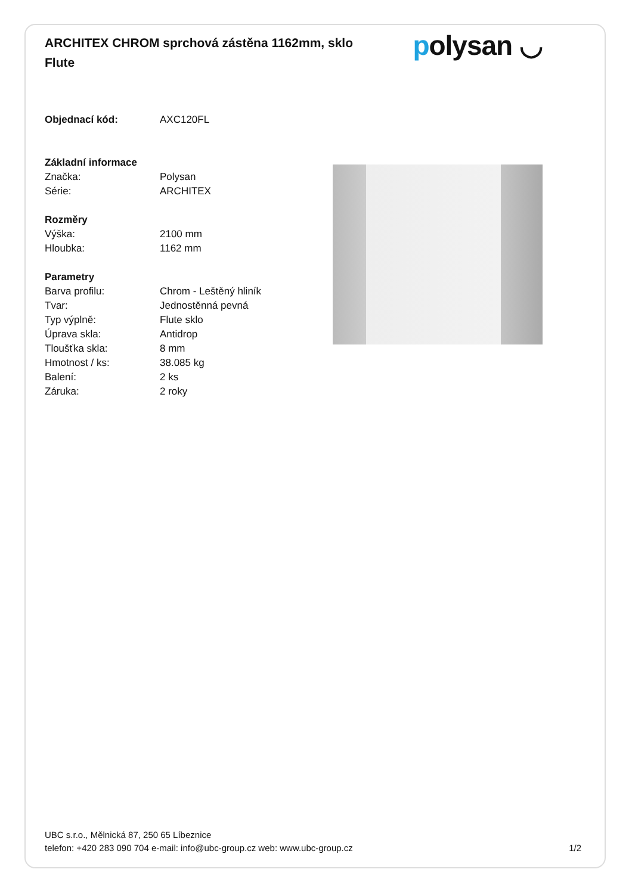ARCHITEX CHROM sprchová zástěna 1162mm, sklo Flute
polysan ◡
| Objednací kód: | AXC120FL |
| Základní informace | |
| Značka: | Polysan |
| Série: | ARCHITEX |
| Rozměry | |
| Výška: | 2100 mm |
| Hloubka: | 1162 mm |
| Parametry | |
| Barva profilu: | Chrom - Leštěný hliník |
| Tvar: | Jednostěnná pevná |
| Typ výplně: | Flute sklo |
| Úprava skla: | Antidrop |
| Tloušťka skla: | 8 mm |
| Hmotnost / ks: | 38.085 kg |
| Balení: | 2 ks |
| Záruka: | 2 roky |
UBC s.r.o., Mělnická 87, 250 65 Líbeznice
telefon: +420 283 090 704 e-mail: info@ubc-group.cz web: www.ubc-group.cz 1/2